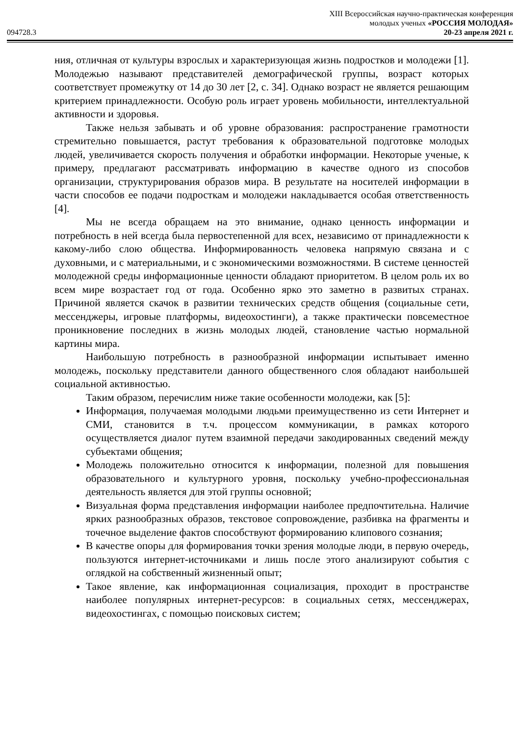XIII Всероссийская научно-практическая конференция
молодых ученых «РОССИЯ МОЛОДАЯ»
094728.3 20-23 апреля 2021 г.
ния, отличная от культуры взрослых и характеризующая жизнь подростков и молодежи [1]. Молодежью называют представителей демографической группы, возраст которых соответствует промежутку от 14 до 30 лет [2, с. 34]. Однако возраст не является решающим критерием принадлежности. Особую роль играет уровень мобильности, интеллектуальной активности и здоровья.
Также нельзя забывать и об уровне образования: распространение грамотности стремительно повышается, растут требования к образовательной подготовке молодых людей, увеличивается скорость получения и обработки информации. Некоторые ученые, к примеру, предлагают рассматривать информацию в качестве одного из способов организации, структурирования образов мира. В результате на носителей информации в части способов ее подачи подросткам и молодежи накладывается особая ответственность [4].
Мы не всегда обращаем на это внимание, однако ценность информации и потребность в ней всегда была первостепенной для всех, независимо от принадлежности к какому-либо слою общества. Информированность человека напрямую связана и с духовными, и с материальными, и с экономическими возможностями. В системе ценностей молодежной среды информационные ценности обладают приоритетом. В целом роль их во всем мире возрастает год от года. Особенно ярко это заметно в развитых странах. Причиной является скачок в развитии технических средств общения (социальные сети, мессенджеры, игровые платформы, видеохостинги), а также практически повсеместное проникновение последних в жизнь молодых людей, становление частью нормальной картины мира.
Наибольшую потребность в разнообразной информации испытывает именно молодежь, поскольку представители данного общественного слоя обладают наибольшей социальной активностью.
Таким образом, перечислим ниже такие особенности молодежи, как [5]:
Информация, получаемая молодыми людьми преимущественно из сети Интернет и СМИ, становится в т.ч. процессом коммуникации, в рамках которого осуществляется диалог путем взаимной передачи закодированных сведений между субъектами общения;
Молодежь положительно относится к информации, полезной для повышения образовательного и культурного уровня, поскольку учебно-профессиональная деятельность является для этой группы основной;
Визуальная форма представления информации наиболее предпочтительна. Наличие ярких разнообразных образов, текстовое сопровождение, разбивка на фрагменты и точечное выделение фактов способствуют формированию клипового сознания;
В качестве опоры для формирования точки зрения молодые люди, в первую очередь, пользуются интернет-источниками и лишь после этого анализируют события с оглядкой на собственный жизненный опыт;
Такое явление, как информационная социализация, проходит в пространстве наиболее популярных интернет-ресурсов: в социальных сетях, мессенджерах, видеохостингах, с помощью поисковых систем;